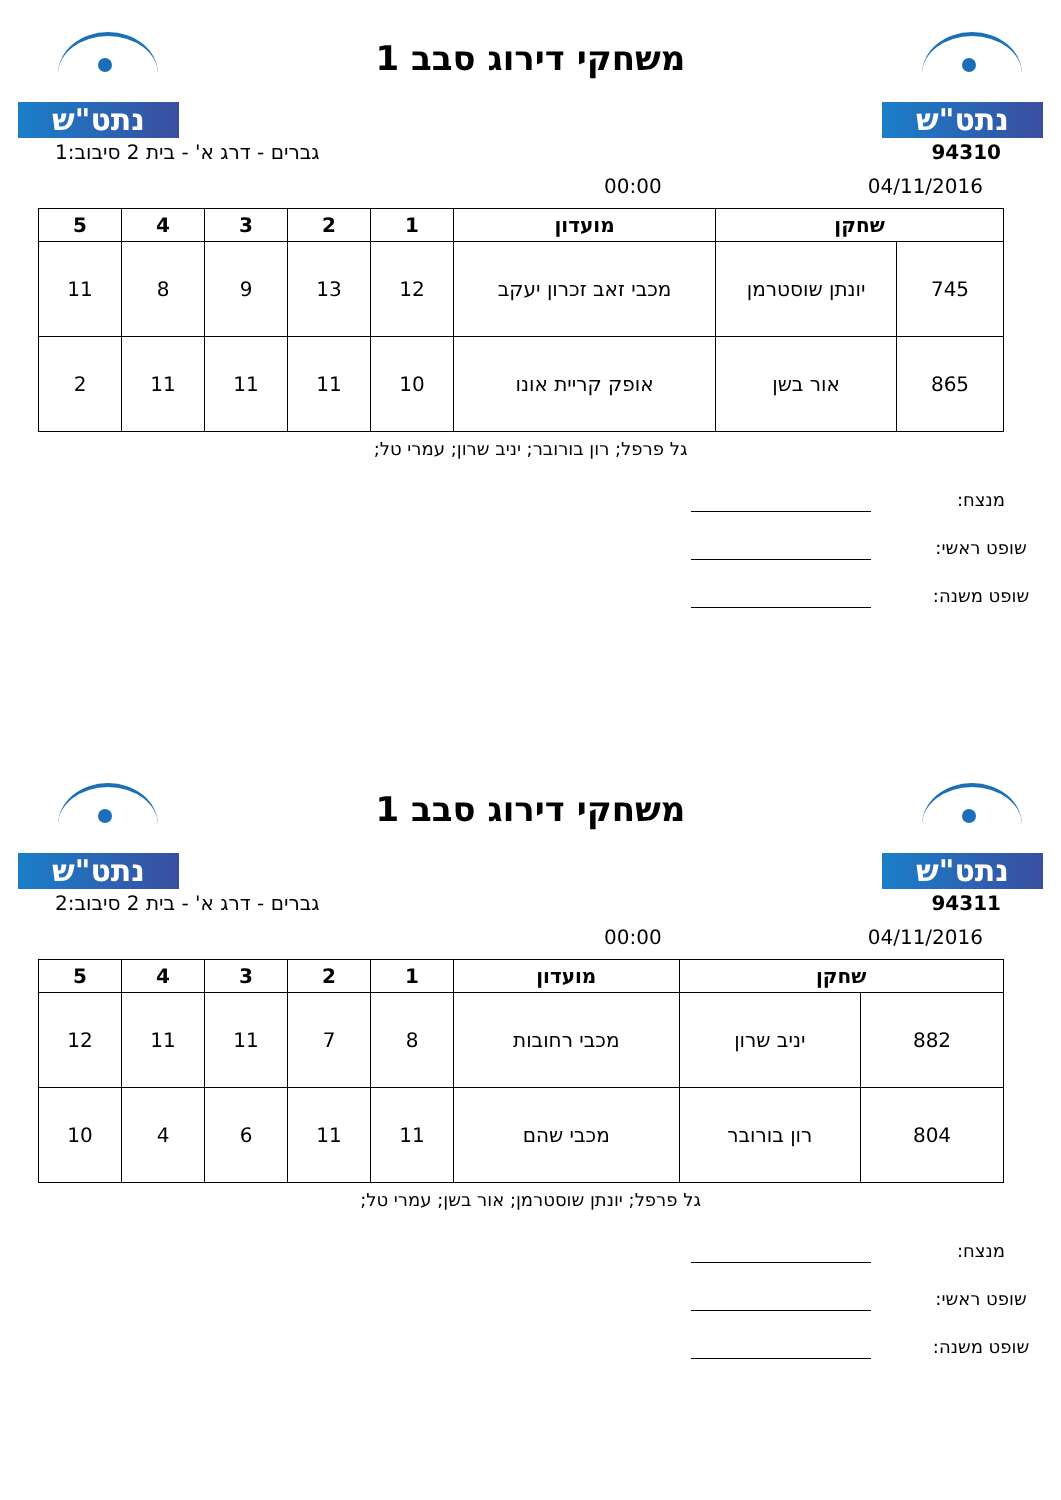נתט"ש
משחקי דירוג סבב 1
נתט"ש
94310 גברים - דרג א' - בית 2 סיבוב:1
04/11/2016 00:00
| שחקן | | מועדון | 1 | 2 | 3 | 4 | 5 |
| --- | --- | --- | --- | --- | --- | --- | --- |
| 745 | יונתן שוסטרמן | מכבי זאב זכרון יעקב | 12 | 13 | 9 | 8 | 11 |
| 865 | אור בשן | אופק קריית אונו | 10 | 11 | 11 | 11 | 2 |
גל פרפל; רון בורובר; יניב שרון; עמרי טל;
מנצח:
שופט ראשי:
שופט משנה:
נתט"ש
משחקי דירוג סבב 1
נתט"ש
94311 גברים - דרג א' - בית 2 סיבוב:2
04/11/2016 00:00
| שחקן | | מועדון | 1 | 2 | 3 | 4 | 5 |
| --- | --- | --- | --- | --- | --- | --- | --- |
| 882 | יניב שרון | מכבי רחובות | 8 | 7 | 11 | 11 | 12 |
| 804 | רון בורובר | מכבי שהם | 11 | 11 | 6 | 4 | 10 |
גל פרפל; יונתן שוסטרמן; אור בשן; עמרי טל;
מנצח:
שופט ראשי:
שופט משנה: